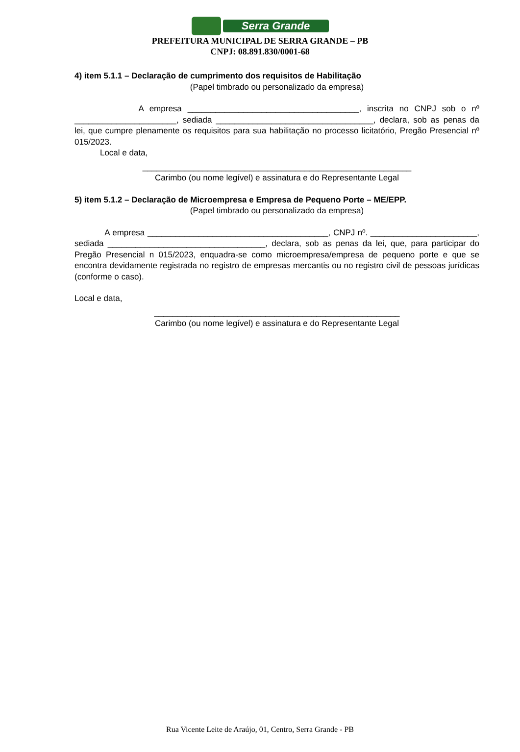Serra Grande
PREFEITURA MUNICIPAL DE SERRA GRANDE – PB
CNPJ: 08.891.830/0001-68
4) item 5.1.1 – Declaração de cumprimento dos requisitos de Habilitação
(Papel timbrado ou personalizado da empresa)
A empresa _____________________________________, inscrita no CNPJ sob o nº ______________________, sediada __________________________________, declara, sob as penas da lei, que cumpre plenamente os requisitos para sua habilitação no processo licitatório, Pregão Presencial nº 015/2023.
Local e data,
__________________________________________________________
Carimbo (ou nome legível) e assinatura e do Representante Legal
5) item 5.1.2 – Declaração de Microempresa e Empresa de Pequeno Porte – ME/EPP.
(Papel timbrado ou personalizado da empresa)
A empresa _______________________________________, CNPJ nº. _______________________, sediada __________________________________, declara, sob as penas da lei, que, para participar do Pregão Presencial n 015/2023, enquadra-se como microempresa/empresa de pequeno porte e que se encontra devidamente registrada no registro de empresas mercantis ou no registro civil de pessoas jurídicas (conforme o caso).
Local e data,
_____________________________________________________
Carimbo (ou nome legível) e assinatura e do Representante Legal
Rua Vicente Leite de Araújo, 01, Centro, Serra Grande - PB